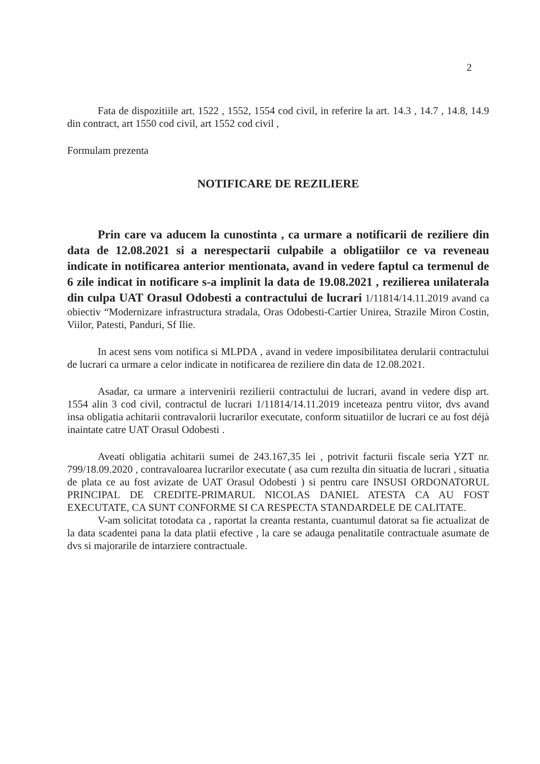2
Fata de dispozitiile art. 1522 , 1552, 1554 cod civil, in referire la art. 14.3 , 14.7 , 14.8, 14.9 din contract, art 1550 cod civil, art 1552 cod civil ,
Formulam prezenta
NOTIFICARE DE REZILIERE
Prin care va aducem la cunostinta , ca urmare a notificarii de reziliere din data de 12.08.2021 si a nerespectarii culpabile a obligatiilor ce va reveneau indicate in notificarea anterior mentionata, avand in vedere faptul ca termenul de 6 zile indicat in notificare s-a implinit la data de 19.08.2021 , rezilierea unilaterala din culpa UAT Orasul Odobesti a contractului de lucrari 1/11814/14.11.2019 avand ca obiectiv “Modernizare infrastructura stradala, Oras Odobesti-Cartier Unirea, Strazile Miron Costin, Viilor, Patesti, Panduri, Sf Ilie.
In acest sens vom notifica si MLPDA , avand in vedere imposibilitatea derularii contractului de lucrari ca urmare a celor indicate in notificarea de reziliere din data de 12.08.2021.
Asadar, ca urmare a intervenirii rezilierii contractului de lucrari, avand in vedere disp art. 1554 alin 3 cod civil, contractul de lucrari 1/11814/14.11.2019 inceteaza pentru viitor, dvs avand insa obligatia achitarii contravalorii lucrarilor executate, conform situatiilor de lucrari ce au fost déjà inaintate catre UAT Orasul Odobesti .
Aveati obligatia achitarii sumei de 243.167,35 lei , potrivit facturii fiscale seria YZT nr. 799/18.09.2020 , contravaloarea lucrarilor executate ( asa cum rezulta din situatia de lucrari , situatia de plata ce au fost avizate de UAT Orasul Odobesti ) si pentru care INSUSI ORDONATORUL PRINCIPAL DE CREDITE-PRIMARUL NICOLAS DANIEL ATESTA CA AU FOST EXECUTATE, CA SUNT CONFORME SI CA RESPECTA STANDARDELE DE CALITATE.
V-am solicitat totodata ca , raportat la creanta restanta, cuantumul datorat sa fie actualizat de la data scadentei pana la data platii efective , la care se adauga penalitatile contractuale asumate de dvs si majorarile de intarziere contractuale.